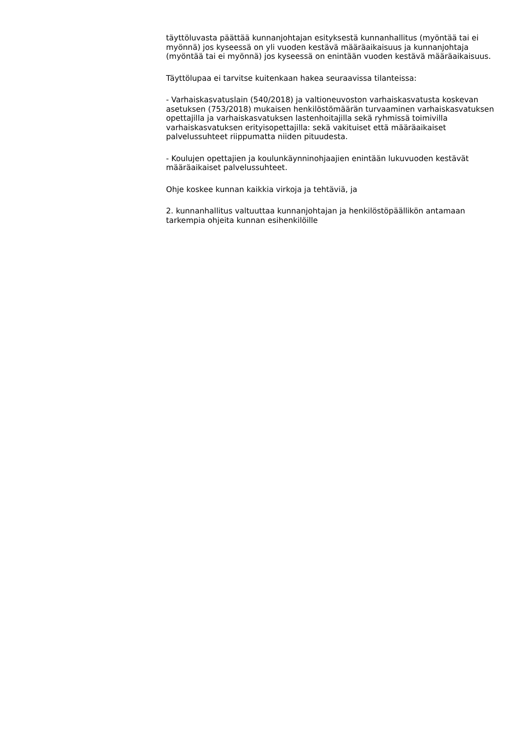täyttöluvasta päättää kunnanjohtajan esityksestä kunnanhallitus (myöntää tai ei myönnä) jos kyseessä on yli vuoden kestävä määräaikaisuus ja kunnanjohtaja (myöntää tai ei myönnä) jos kyseessä on enintään vuoden kestävä määräaikaisuus.
Täyttölupaa ei tarvitse kuitenkaan hakea seuraavissa tilanteissa:
- Varhaiskasvatuslain (540/2018) ja valtioneuvoston varhaiskasvatusta koskevan asetuksen (753/2018) mukaisen henkilöstömäärän turvaaminen varhaiskasvatuksen opettajilla ja varhaiskasvatuksen lastenhoitajilla sekä ryhmissä toimivilla varhaiskasvatuksen erityisopettajilla: sekä vakituiset että määräaikaiset palvelussuhteet riippumatta niiden pituudesta.
- Koulujen opettajien ja koulunkäynninohjaajien enintään lukuvuoden kestävät määräaikaiset palvelussuhteet.
Ohje koskee kunnan kaikkia virkoja ja tehtäviä, ja
2. kunnanhallitus valtuuttaa kunnanjohtajan ja henkilöstöpäällikön antamaan tarkempia ohjeita kunnan esihenkilöille